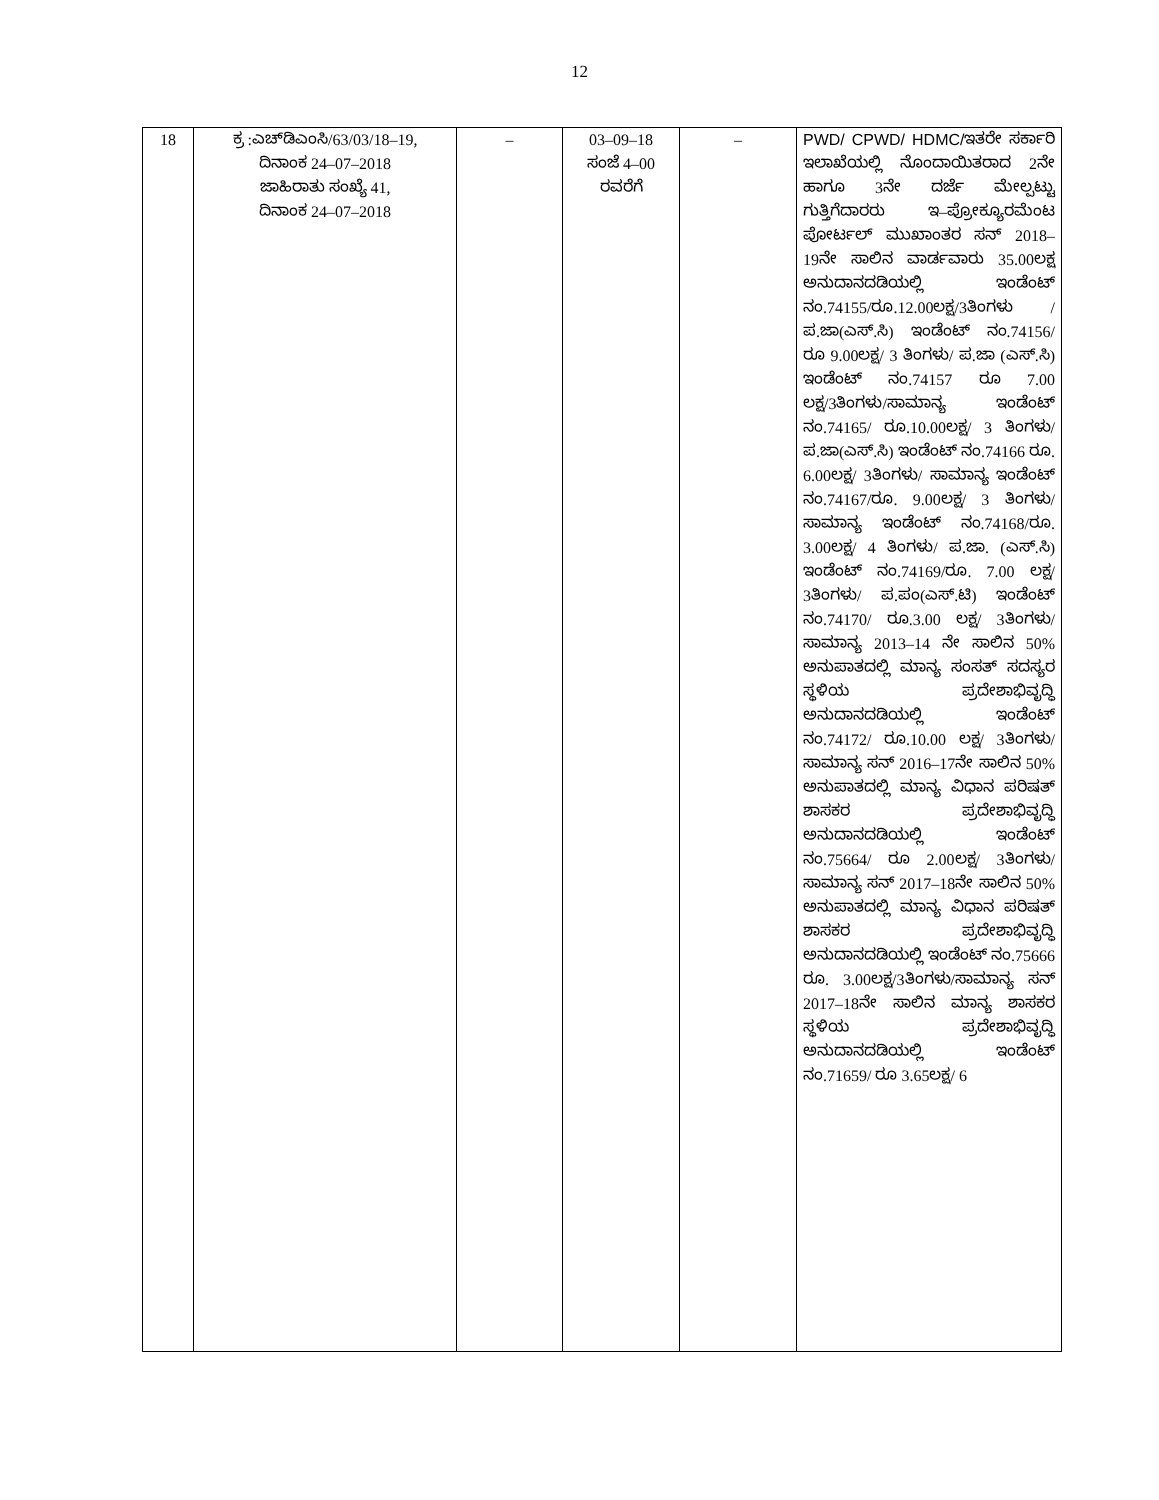12
| 18 | ಕ್ರ :ಎಚ್‌ಡಿಎಂಸಿ/63/03/18–19, ದಿನಾಂಕ 24–07–2018 ಜಾಹಿರಾತು ಸಂಖ್ಯೆ 41, ದಿನಾಂಕ 24–07–2018 | – | 03–09–18 ಸಂಜೆ 4–00 ರವರೆಗೆ | – | PWD/ CPWD/ HDMC/ ಇತರೇ ಸರ್ಕಾರಿ ಇಲಾಖೆಯಲ್ಲಿ ನೊಂದಾಯಿತರಾದ 2ನೇ ಹಾಗೂ 3ನೇ ದರ್ಜೆ ಮೇಲ್ಪಟ್ಟು ಗುತ್ತಿಗೆದಾರರು ಇ–ಪ್ರೋಕ್ಯೂರಮೆಂಟ ಪೋರ್ಟಲ್ ಮುಖಾಂತರ ಸನ್ 2018–19ನೇ ಸಾಲಿನ ವಾರ್ಡವಾರು 35.00ಲಕ್ಷ ಅನುದಾನದಡಿಯಲ್ಲಿ ಇಂಡೆಂಟ್ ನಂ.74155/ರೂ.12.00ಲಕ್ಷ/3ತಿಂಗಳು /ಪ.ಜಾ(ಎಸ್.ಸಿ) ಇಂಡೆಂಟ್ ನಂ.74156/ ರೂ 9.00ಲಕ್ಷ/ 3 ತಿಂಗಳು/ ಪ.ಜಾ (ಎಸ್.ಸಿ) ಇಂಡೆಂಟ್ ನಂ.74157 ರೂ 7.00 ಲಕ್ಷ/3ತಿಂಗಳು/ಸಾಮಾನ್ಯ ಇಂಡೆಂಟ್ ನಂ.74165/ ರೂ.10.00ಲಕ್ಷ/ 3 ತಿಂಗಳು/ಪ.ಜಾ(ಎಸ್.ಸಿ) ಇಂಡೆಂಟ್ ನಂ.74166 ರೂ. 6.00ಲಕ್ಷ/ 3ತಿಂಗಳು/ ಸಾಮಾನ್ಯ ಇಂಡೆಂಟ್ ನಂ.74167/ರೂ. 9.00ಲಕ್ಷ/ 3 ತಿಂಗಳು/ ಸಾಮಾನ್ಯ ಇಂಡೆಂಟ್ ನಂ.74168/ರೂ. 3.00ಲಕ್ಷ/ 4 ತಿಂಗಳು/ ಪ.ಜಾ. (ಎಸ್.ಸಿ) ಇಂಡೆಂಟ್ ನಂ.74169/ರೂ. 7.00 ಲಕ್ಷ/ 3ತಿಂಗಳು/ ಪ.ಪಂ(ಎಸ್.ಟಿ) ಇಂಡೆಂಟ್ ನಂ.74170/ ರೂ.3.00 ಲಕ್ಷ/ 3ತಿಂಗಳು/ಸಾಮಾನ್ಯ 2013–14 ನೇ ಸಾಲಿನ 50% ಅನುಪಾತದಲ್ಲಿ ಮಾನ್ಯ ಸಂಸತ್ ಸದಸ್ಯರ ಸ್ಥಳಿಯ ಪ್ರದೇಶಾಭಿವೃದ್ಧಿ ಅನುದಾನದಡಿಯಲ್ಲಿ ಇಂಡೆಂಟ್ ನಂ.74172/ ರೂ.10.00 ಲಕ್ಷ/ 3ತಿಂಗಳು/ಸಾಮಾನ್ಯ ಸನ್ 2016–17ನೇ ಸಾಲಿನ 50% ಅನುಪಾತದಲ್ಲಿ ಮಾನ್ಯ ವಿಧಾನ ಪರಿಷತ್ ಶಾಸಕರ ಪ್ರದೇಶಾಭಿವೃದ್ಧಿ ಅನುದಾನದಡಿಯಲ್ಲಿ ಇಂಡೆಂಟ್ ನಂ.75664/ ರೂ 2.00ಲಕ್ಷ/ 3ತಿಂಗಳು/ಸಾಮಾನ್ಯ ಸನ್ 2017–18ನೇ ಸಾಲಿನ 50% ಅನುಪಾತದಲ್ಲಿ ಮಾನ್ಯ ವಿಧಾನ ಪರಿಷತ್ ಶಾಸಕರ ಪ್ರದೇಶಾಭಿವೃದ್ಧಿ ಅನುದಾನದಡಿಯಲ್ಲಿ ಇಂಡೆಂಟ್ ನಂ.75666 ರೂ. 3.00ಲಕ್ಷ/3ತಿಂಗಳು/ಸಾಮಾನ್ಯ ಸನ್ 2017–18ನೇ ಸಾಲಿನ ಮಾನ್ಯ ಶಾಸಕರ ಸ್ಥಳಿಯ ಪ್ರದೇಶಾಭಿವೃದ್ಧಿ ಅನುದಾನದಡಿಯಲ್ಲಿ ಇಂಡೆಂಟ್ ನಂ.71659/ ರೂ 3.65ಲಕ್ಷ/ 6 |